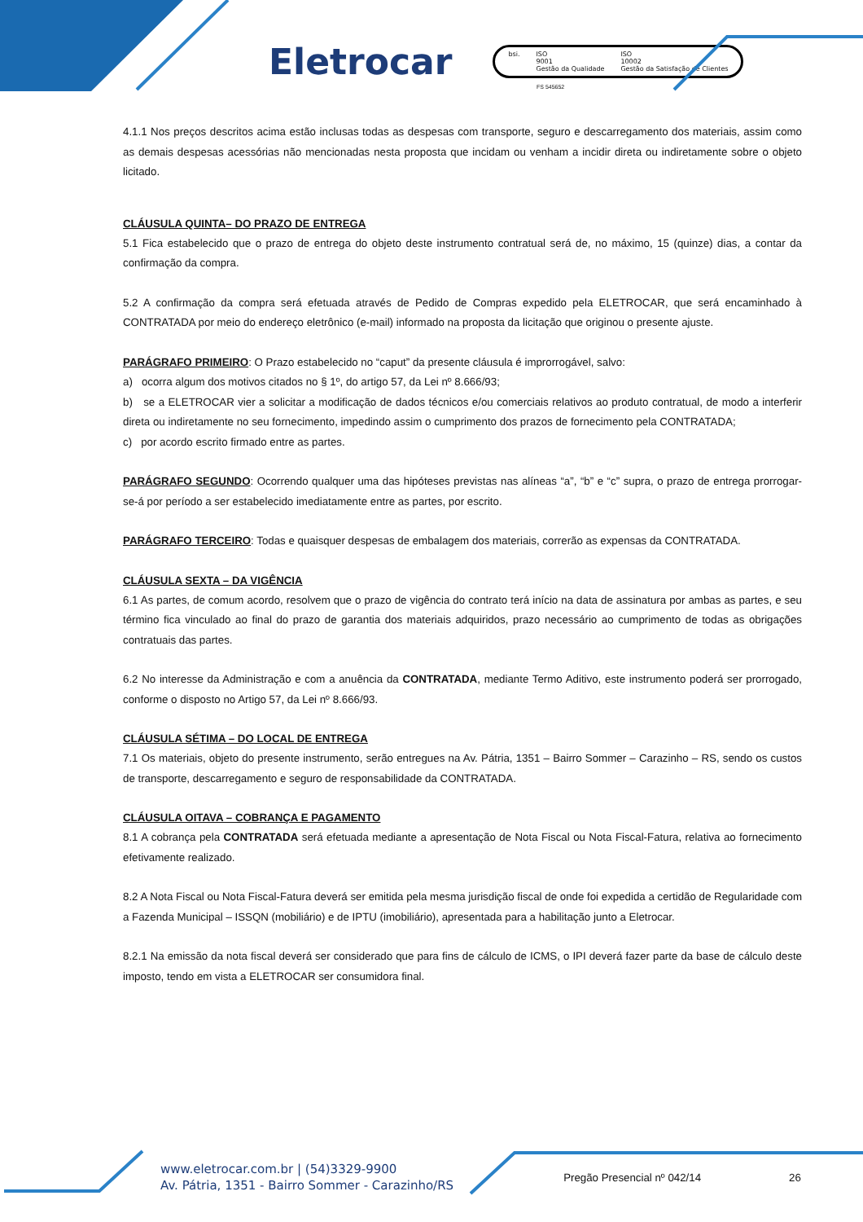Eletrocar
bsi. ISO
9001
Gestão da Qualidade
ISO
10002
Gestão da Satisfação de Clientes
FS 545652
4.1.1 Nos preços descritos acima estão inclusas todas as despesas com transporte, seguro e descarregamento dos materiais, assim como as demais despesas acessórias não mencionadas nesta proposta que incidam ou venham a incidir direta ou indiretamente sobre o objeto licitado.
CLÁUSULA QUINTA– DO PRAZO DE ENTREGA
5.1 Fica estabelecido que o prazo de entrega do objeto deste instrumento contratual será de, no máximo, 15 (quinze) dias, a contar da confirmação da compra.
5.2 A confirmação da compra será efetuada através de Pedido de Compras expedido pela ELETROCAR, que será encaminhado à CONTRATADA por meio do endereço eletrônico (e-mail) informado na proposta da licitação que originou o presente ajuste.
PARÁGRAFO PRIMEIRO: O Prazo estabelecido no “caput” da presente cláusula é improrrogável, salvo:
a) ocorra algum dos motivos citados no § 1º, do artigo 57, da Lei nº 8.666/93;
b) se a ELETROCAR vier a solicitar a modificação de dados técnicos e/ou comerciais relativos ao produto contratual, de modo a interferir direta ou indiretamente no seu fornecimento, impedindo assim o cumprimento dos prazos de fornecimento pela CONTRATADA;
c) por acordo escrito firmado entre as partes.
PARÁGRAFO SEGUNDO: Ocorrendo qualquer uma das hipóteses previstas nas alíneas “a”, “b” e “c” supra, o prazo de entrega prorrogar-se-á por período a ser estabelecido imediatamente entre as partes, por escrito.
PARÁGRAFO TERCEIRO: Todas e quaisquer despesas de embalagem dos materiais, correrão as expensas da CONTRATADA.
CLÁUSULA SEXTA – DA VIGÊNCIA
6.1 As partes, de comum acordo, resolvem que o prazo de vigência do contrato terá início na data de assinatura por ambas as partes, e seu término fica vinculado ao final do prazo de garantia dos materiais adquiridos, prazo necessário ao cumprimento de todas as obrigações contratuais das partes.
6.2 No interesse da Administração e com a anuência da CONTRATADA, mediante Termo Aditivo, este instrumento poderá ser prorrogado, conforme o disposto no Artigo 57, da Lei nº 8.666/93.
CLÁUSULA SÉTIMA – DO LOCAL DE ENTREGA
7.1 Os materiais, objeto do presente instrumento, serão entregues na Av. Pátria, 1351 – Bairro Sommer – Carazinho – RS, sendo os custos de transporte, descarregamento e seguro de responsabilidade da CONTRATADA.
CLÁUSULA OITAVA – COBRANÇA E PAGAMENTO
8.1 A cobrança pela CONTRATADA será efetuada mediante a apresentação de Nota Fiscal ou Nota Fiscal-Fatura, relativa ao fornecimento efetivamente realizado.
8.2 A Nota Fiscal ou Nota Fiscal-Fatura deverá ser emitida pela mesma jurisdição fiscal de onde foi expedida a certidão de Regularidade com a Fazenda Municipal – ISSQN (mobiliário) e de IPTU (imobiliário), apresentada para a habilitação junto a Eletrocar.
8.2.1 Na emissão da nota fiscal deverá ser considerado que para fins de cálculo de ICMS, o IPI deverá fazer parte da base de cálculo deste imposto, tendo em vista a ELETROCAR ser consumidora final.
www.eletrocar.com.br | (54)3329-9900
Av. Pátria, 1351 - Bairro Sommer - Carazinho/RS
Pregão Presencial nº 042/14 26